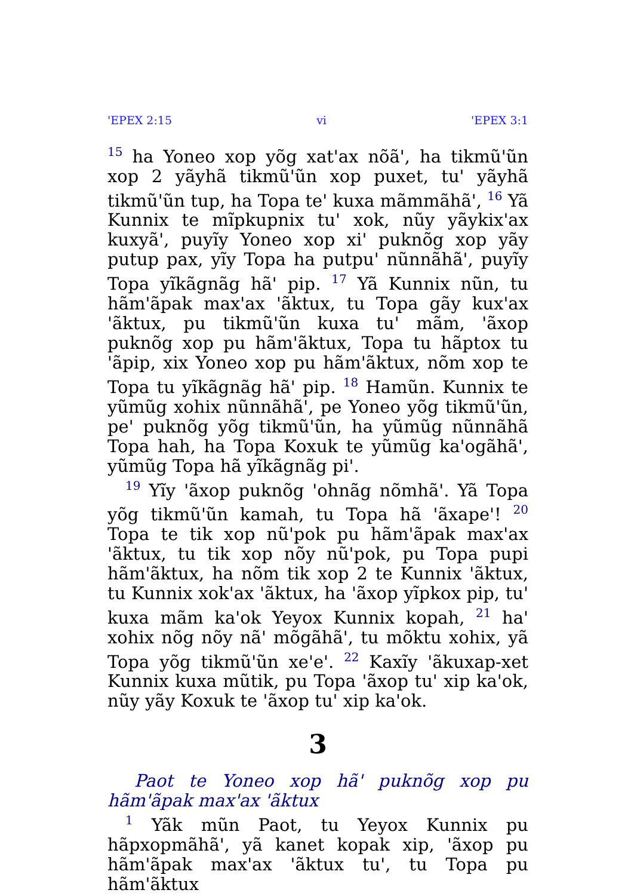'EPEX 2:15 vi 'EPEX 3:1
<sup>15</sup> ha Yoneo xop yõg xat'ax nõã', ha tikmũ'ũn xop 2 yãyhã tikmũ'ũn xop puxet, tu' yãyhã tikmũ'ũn tup, ha Topa te' kuxa mãmmãhã', <sup>16</sup> Yã Kunnix te mĩpkupnix tu' xok, nũy yãykix'ax kuxyã', puyĩy Yoneo xop xi' puknõg xop yãy putup pax, yĩy Topa ha putpu' nũnnãhã', puyĩy Topa yĩkãgnãg hã' pip. <sup>17</sup> Yã Kunnix nũn, tu hãm'ãpak max'ax 'ãktux, tu Topa gãy kux'ax 'ãktux, pu tikmũ'ũn kuxa tu' mãm, 'ãxop puknõg xop pu hãm'ãktux, Topa tu hãptox tu 'ãpip, xix Yoneo xop pu hãm'ãktux, nõm xop te Topa tu yĩkãgnãg hã' pip. <sup>18</sup> Hamũn. Kunnix te yũmũg xohix nũnnãhã', pe Yoneo yõg tikmũ'ũn, pe' puknõg yõg tikmũ'ũn, ha yũmũg nũnnãhã Topa hah, ha Topa Koxuk te yũmũg ka'ogãhã', yũmũg Topa hã yĩkãgnãg pi'.
<sup>19</sup> Yĩy 'ãxop puknõg 'ohnãg nõmhã'. Yã Topa yõg tikmũ'ũn kamah, tu Topa hã 'ãxape'! <sup>20</sup> Topa te tik xop nũ'pok pu hãm'ãpak max'ax 'ãktux, tu tik xop nõy nũ'pok, pu Topa pupi hãm'ãktux, ha nõm tik xop 2 te Kunnix 'ãktux, tu Kunnix xok'ax 'ãktux, ha 'ãxop yĩpkox pip, tu' kuxa mãm ka'ok Yeyox Kunnix kopah, <sup>21</sup> ha' xohix nõg nõy nã' mõgãhã', tu mõktu xohix, yã Topa yõg tikmũ'ũn xe'e'. <sup>22</sup> Kaxĩy 'ãkuxap-xet Kunnix kuxa mũtik, pu Topa 'ãxop tu' xip ka'ok, nũy yãy Koxuk te 'ãxop tu' xip ka'ok.
3
Paot te Yoneo xop hã' puknõg xop pu hãm'ãpak max'ax 'ãktux
<sup>1</sup> Yãk mũn Paot, tu Yeyox Kunnix pu hãpxopmãhã', yã kanet kopak xip, 'ãxop pu hãm'ãpak max'ax 'ãktux tu', tu Topa pu hãm'ãktux